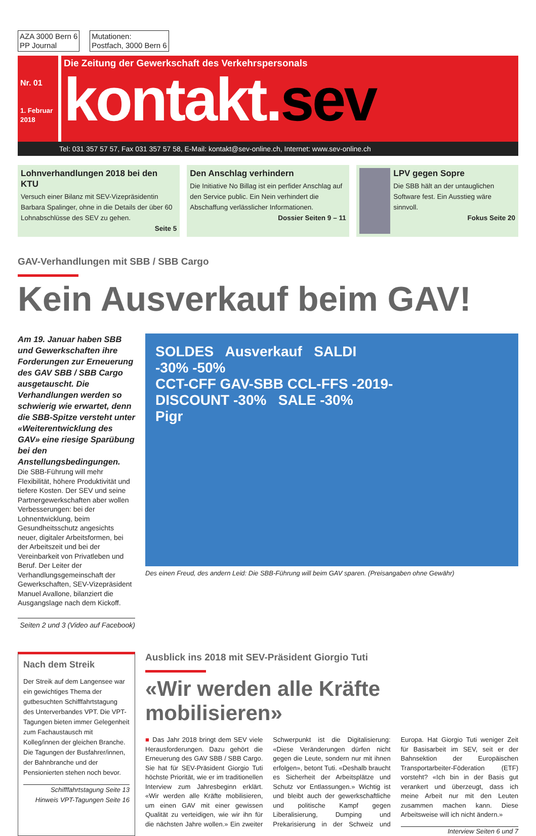AZA 3000 Bern 6
PP Journal
Mutationen:
Postfach, 3000 Bern 6
Nr. 01
1. Februar
2018
Die Zeitung der Gewerkschaft des Verkehrspersonals
kontakt.sev
Tel: 031 357 57 57, Fax 031 357 57 58, E-Mail: kontakt@sev-online.ch, Internet: www.sev-online.ch
Lohnverhandlungen 2018 bei den KTU
Versuch einer Bilanz mit SEV-Vizepräsidentin Barbara Spalinger, ohne in die Details der über 60 Lohnabschlüsse des SEV zu gehen.
Seite 5
Den Anschlag verhindern
Die Initiative No Billag ist ein perfider Anschlag auf den Service public. Ein Nein verhindert die Abschaffung verlässlicher Informationen.
Dossier Seiten 9 – 11
LPV gegen Sopre
Die SBB hält an der untauglichen Software fest. Ein Ausstieg wäre sinnvoll.
Fokus Seite 20
GAV-Verhandlungen mit SBB / SBB Cargo
Kein Ausverkauf beim GAV!
Am 19. Januar haben SBB und Gewerkschaften ihre Forderungen zur Erneuerung des GAV SBB / SBB Cargo ausgetauscht. Die Verhandlungen werden so schwierig wie erwartet, denn die SBB-Spitze versteht unter «Weiterentwicklung des GAV» eine riesige Sparübung bei den Anstellungsbedingungen.
Die SBB-Führung will mehr Flexibilität, höhere Produktivität und tiefere Kosten. Der SEV und seine Partnergewerkschaften aber wollen Verbesserungen: bei der Lohnentwicklung, beim Gesundheitsschutz angesichts neuer, digitaler Arbeitsformen, bei der Arbeitszeit und bei der Vereinbarkeit von Privatleben und Beruf. Der Leiter der Verhandlungsgemeinschaft der Gewerkschaften, SEV-Vizepräsident Manuel Avallone, bilanziert die Ausgangslage nach dem Kickoff.
Seiten 2 und 3 (Video auf Facebook)
SOLDES Ausverkauf SALDI
-30% -50%
CCT-CFF GAV-SBB CCL-FFS -2019-
DISCOUNT -30% SALE -30%
Pigr
Des einen Freud, des andern Leid: Die SBB-Führung will beim GAV sparen. (Preisangaben ohne Gewähr)
Nach dem Streik
Der Streik auf dem Langensee war ein gewichtiges Thema der gutbesuchten Schifffahrtstagung des Unterverbandes VPT. Die VPT-Tagungen bieten immer Gelegenheit zum Fachaustausch mit Kolleg/innen der gleichen Branche. Die Tagungen der Busfahrer/innen, der Bahnbranche und der Pensionierten stehen noch bevor.
Schifffahrtstagung Seite 13
Hinweis VPT-Tagungen Seite 16
Ausblick ins 2018 mit SEV-Präsident Giorgio Tuti
«Wir werden alle Kräfte mobilisieren»
■ Das Jahr 2018 bringt dem SEV viele Herausforderungen. Dazu gehört die Erneuerung des GAV SBB / SBB Cargo. Sie hat für SEV-Präsident Giorgio Tuti höchste Priorität, wie er im traditionellen Interview zum Jahresbeginn erklärt. «Wir werden alle Kräfte mobilisieren, um einen GAV mit einer gewissen Qualität zu verteidigen, wie wir ihn für die nächsten Jahre wollen.» Ein zweiter Schwerpunkt ist die Digitalisierung: «Diese Veränderungen dürfen nicht gegen die Leute, sondern nur mit ihnen erfolgen», betont Tuti. «Deshalb braucht es Sicherheit der Arbeitsplätze und Schutz vor Entlassungen.» Wichtig ist und bleibt auch der gewerkschaftliche und politische Kampf gegen Liberalisierung, Dumping und Prekarisierung in der Schweiz und Europa. Hat Giorgio Tuti weniger Zeit für Basisarbeit im SEV, seit er der Bahnsektion der Europäischen Transportarbeiter-Föderation (ETF) vorsteht? «Ich bin in der Basis gut verankert und überzeugt, dass ich meine Arbeit nur mit den Leuten zusammen machen kann. Diese Arbeitsweise will ich nicht ändern.»
Interview Seiten 6 und 7